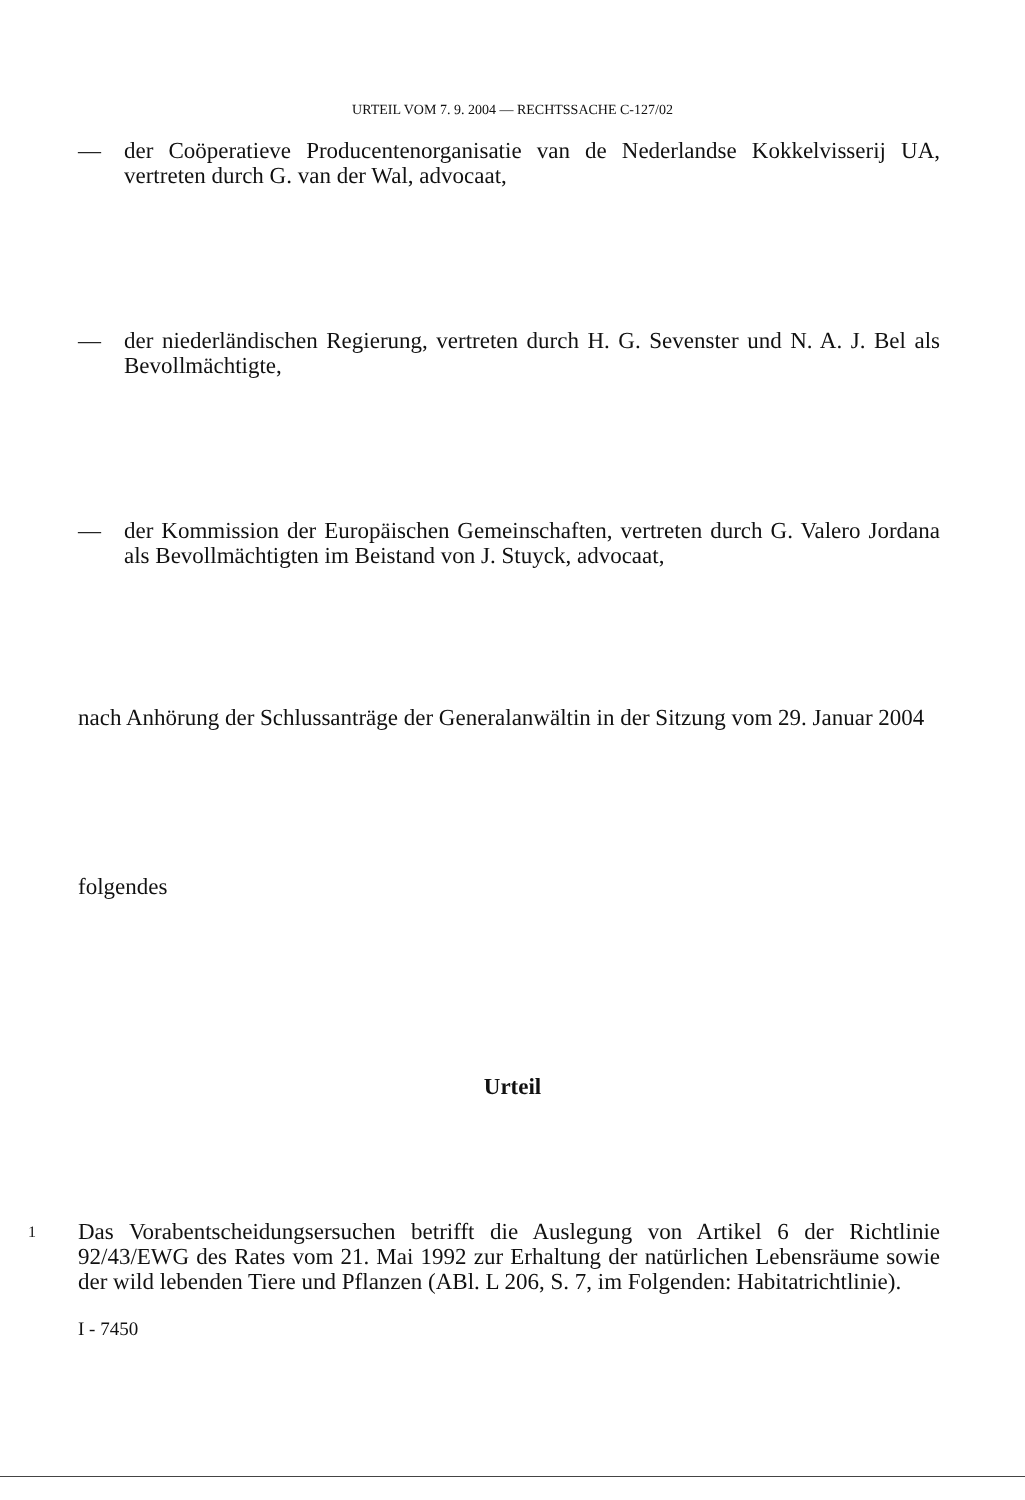URTEIL VOM 7. 9. 2004 — RECHTSSACHE C-127/02
— der Coöperatieve Producentenorganisatie van de Nederlandse Kokkelvisserij UA, vertreten durch G. van der Wal, advocaat,
— der niederländischen Regierung, vertreten durch H. G. Sevenster und N. A. J. Bel als Bevollmächtigte,
— der Kommission der Europäischen Gemeinschaften, vertreten durch G. Valero Jordana als Bevollmächtigten im Beistand von J. Stuyck, advocaat,
nach Anhörung der Schlussanträge der Generalanwältin in der Sitzung vom 29. Januar 2004
folgendes
Urteil
1
Das Vorabentscheidungsersuchen betrifft die Auslegung von Artikel 6 der Richtlinie 92/43/EWG des Rates vom 21. Mai 1992 zur Erhaltung der natürlichen Lebensräume sowie der wild lebenden Tiere und Pflanzen (ABl. L 206, S. 7, im Folgenden: Habitatrichtlinie).
I - 7450